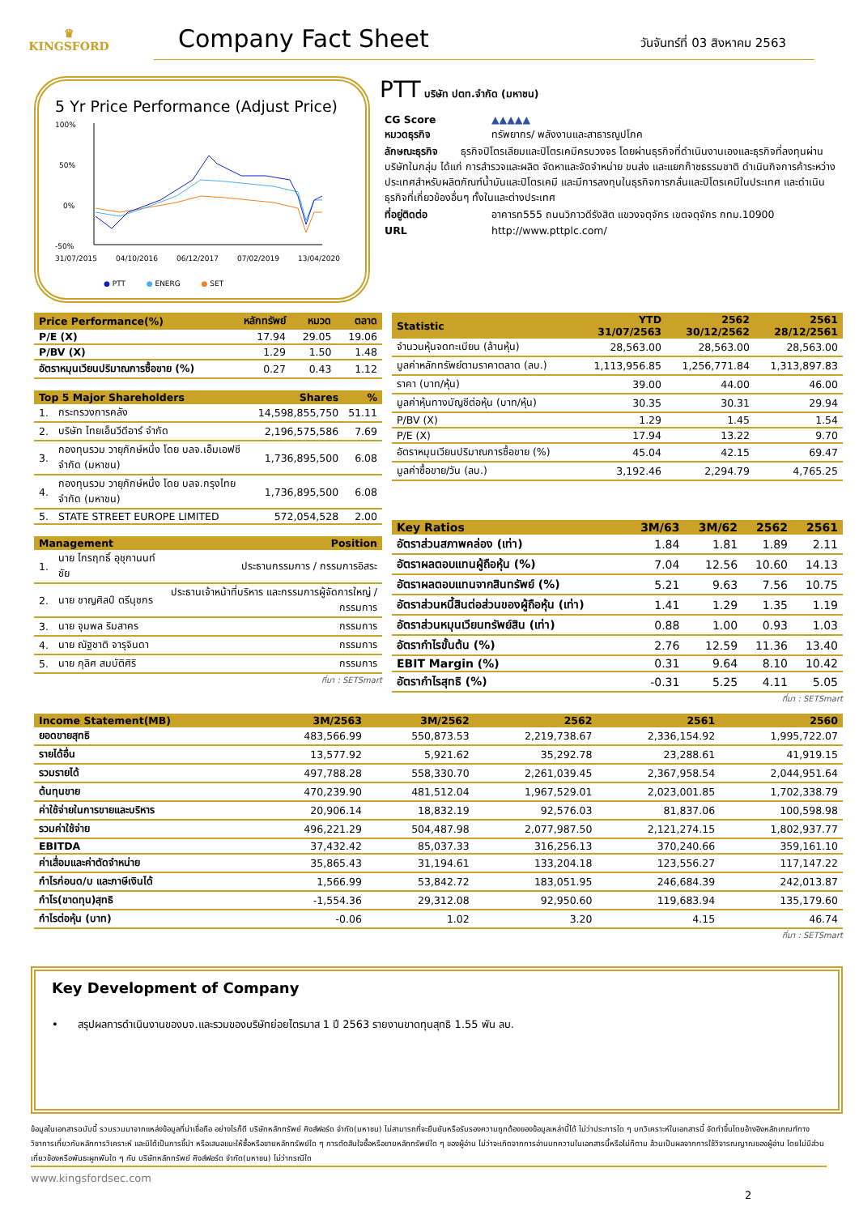♛
KINGSFORD
Company Fact Sheet
วันจันทร์ที่ 03 สิงหาคม 2563
5 Yr Price Performance (Adjust Price)
100%
50%
0%
-50%
31/07/2015
04/10/2016
06/12/2017
07/02/2019
13/04/2020
● PTT ● ENERG ● SET
PTT บริษัท ปตท.จำกัด (มหาชน)
| CG Score | ▲▲▲▲▲ |
| หมวดธุรกิจ | ทรัพยากร/ พลังงานและสาธารณูปโภค |
| ลักษณะธุรกิจ ธุรกิจปิโตรเลียมและปิโตรเคมีครบวงจร โดยผ่านธุรกิจที่ดำเนินงานเองและธุรกิจที่ลงทุนผ่านบริษัทในกลุ่ม ได้แก่ การสำรวจและผลิต จัดหาและจัดจำหน่าย ขนส่ง และแยกก๊าซธรรมชาติ ดำเนินกิจการค้าระหว่างประเทศสำหรับผลิตภัณฑ์น้ำมันและปิโตรเคมี และมีการลงทุนในธุรกิจการกลั่นและปิโตรเคมีในประเทศ และดำเนินธุรกิจที่เกี่ยวข้องอื่นๆ ทั้งในและต่างประเทศ | |
| ที่อยู่ติดต่อ | อาคารท555 ถนนวิภาวดีรังสิต แขวงจตุจักร เขตจตุจักร กทม.10900 |
| URL | http://www.pttplc.com/ |
| Price Performance(%) | หลักทรัพย์ | หมวด | ตลาด |
| --- | --- | --- | --- |
| P/E (X) | 17.94 | 29.05 | 19.06 |
| P/BV (X) | 1.29 | 1.50 | 1.48 |
| อัตราหมุนเวียนปริมาณการซื้อขาย (%) | 0.27 | 0.43 | 1.12 |
| Top 5 Major Shareholders | | Shares | % |
| --- | --- | --- | --- |
| 1. | กระทรวงการคลัง | 14,598,855,750 | 51.11 |
| 2. | บริษัท ไทยเอ็นวีดีอาร์ จำกัด | 2,196,575,586 | 7.69 |
| 3. | กองทุนรวม วายุภักษ์หนึ่ง โดย บลจ.เอ็มเอฟซี จำกัด (มหาชน) | 1,736,895,500 | 6.08 |
| 4. | กองทุนรวม วายุภักษ์หนึ่ง โดย บลจ.กรุงไทย จำกัด (มหาชน) | 1,736,895,500 | 6.08 |
| 5. | STATE STREET EUROPE LIMITED | 572,054,528 | 2.00 |
| Management | | Position |
| --- | --- | --- |
| 1. | นาย ไกรฤทธิ์ อุชุกานนท์ชัย | ประธานกรรมการ / กรรมการอิสระ |
| 2. | นาย ชาญศิลป์ ตรีนุชกร | ประธานเจ้าหน้าที่บริหาร และกรรมการผู้จัดการใหญ่ / กรรมการ |
| 3. | นาย จุมพล ริมสาคร | กรรมการ |
| 4. | นาย ณัฐชาติ จารุจินดา | กรรมการ |
| 5. | นาย กุลิศ สมบัติศิริ | กรรมการ |
ที่มา : SETSmart
| Statistic | YTD 31/07/2563 | 2562 30/12/2562 | 2561 28/12/2561 |
| --- | --- | --- | --- |
| จำนวนหุ้นจดทะเบียน (ล้านหุ้น) | 28,563.00 | 28,563.00 | 28,563.00 |
| มูลค่าหลักทรัพย์ตามราคาตลาด (ลบ.) | 1,113,956.85 | 1,256,771.84 | 1,313,897.83 |
| ราคา (บาท/หุ้น) | 39.00 | 44.00 | 46.00 |
| มูลค่าหุ้นทางบัญชีต่อหุ้น (บาท/หุ้น) | 30.35 | 30.31 | 29.94 |
| P/BV (X) | 1.29 | 1.45 | 1.54 |
| P/E (X) | 17.94 | 13.22 | 9.70 |
| อัตราหมุนเวียนปริมาณการซื้อขาย (%) | 45.04 | 42.15 | 69.47 |
| มูลค่าซื้อขาย/วัน (ลบ.) | 3,192.46 | 2,294.79 | 4,765.25 |
| Key Ratios | 3M/63 | 3M/62 | 2562 | 2561 |
| --- | --- | --- | --- | --- |
| อัตราส่วนสภาพคล่อง (เท่า) | 1.84 | 1.81 | 1.89 | 2.11 |
| อัตราผลตอบแทนผู้ถือหุ้น (%) | 7.04 | 12.56 | 10.60 | 14.13 |
| อัตราผลตอบแทนจากสินทรัพย์ (%) | 5.21 | 9.63 | 7.56 | 10.75 |
| อัตราส่วนหนี้สินต่อส่วนของผู้ถือหุ้น (เท่า) | 1.41 | 1.29 | 1.35 | 1.19 |
| อัตราส่วนหมุนเวียนทรัพย์สิน (เท่า) | 0.88 | 1.00 | 0.93 | 1.03 |
| อัตรากำไรขั้นต้น (%) | 2.76 | 12.59 | 11.36 | 13.40 |
| EBIT Margin (%) | 0.31 | 9.64 | 8.10 | 10.42 |
| อัตรากำไรสุทธิ (%) | -0.31 | 5.25 | 4.11 | 5.05 |
ที่มา : SETSmart
| Income Statement(MB) | 3M/2563 | 3M/2562 | 2562 | 2561 | 2560 |
| --- | --- | --- | --- | --- | --- |
| ยอดขายสุทธิ | 483,566.99 | 550,873.53 | 2,219,738.67 | 2,336,154.92 | 1,995,722.07 |
| รายได้อื่น | 13,577.92 | 5,921.62 | 35,292.78 | 23,288.61 | 41,919.15 |
| รวมรายได้ | 497,788.28 | 558,330.70 | 2,261,039.45 | 2,367,958.54 | 2,044,951.64 |
| ต้นทุนขาย | 470,239.90 | 481,512.04 | 1,967,529.01 | 2,023,001.85 | 1,702,338.79 |
| ค่าใช้จ่ายในการขายและบริหาร | 20,906.14 | 18,832.19 | 92,576.03 | 81,837.06 | 100,598.98 |
| รวมค่าใช้จ่าย | 496,221.29 | 504,487.98 | 2,077,987.50 | 2,121,274.15 | 1,802,937.77 |
| EBITDA | 37,432.42 | 85,037.33 | 316,256.13 | 370,240.66 | 359,161.10 |
| ค่าเสื่อมและค่าตัดจำหน่าย | 35,865.43 | 31,194.61 | 133,204.18 | 123,556.27 | 117,147.22 |
| กำไรก่อนด/บ และภาษีเงินได้ | 1,566.99 | 53,842.72 | 183,051.95 | 246,684.39 | 242,013.87 |
| กำไร(ขาดทุน)สุทธิ | -1,554.36 | 29,312.08 | 92,950.60 | 119,683.94 | 135,179.60 |
| กำไรต่อหุ้น (บาท) | -0.06 | 1.02 | 3.20 | 4.15 | 46.74 |
ที่มา : SETSmart
Key Development of Company
• สรุปผลการดำเนินงานของบจ.และรวมของบริษัทย่อยไตรมาส 1 ปี 2563 รายงานขาดทุนสุทธิ 1.55 พัน ลบ.
ข้อมูลในเอกสารฉบับนี้ รวบรวมมาจากแหล่งข้อมูลที่น่าเชื่อถือ อย่างไรก็ดี บริษัทหลักทรัพย์ คิงส์ฟอร์ด จำกัด(มหาชน) ไม่สามารถที่จะยืนยันหรือรับรองความถูกต้องของข้อมูลเหล่านี้ได้ ไม่ว่าประการใด ๆ บทวิเคราะห์ในเอกสารนี้ จัดทำขึ้นโดยอ้างอิงหลักเกณฑ์ทางวิชาการเกี่ยวกับหลักการวิเคราะห์ และมิได้เป็นการชี้นำ หรือเสนอแนะให้ซื้อหรือขายหลักทรัพย์ใด ๆ การตัดสินใจซื้อหรือขายหลักทรัพย์ใด ๆ ของผู้อ่าน ไม่ว่าจะเกิดจากการอ่านบทความในเอกสารนี้หรือไม่ก็ตาม ล้วนเป็นผลจากการใช้วิจารณญาณของผู้อ่าน โดยไม่มีส่วนเกี่ยวข้องหรือพันธะผูกพันใด ๆ กับ บริษัทหลักทรัพย์ คิงส์ฟอร์ด จำกัด(มหาชน) ไม่ว่ากรณีใด
www.kingsfordsec.com
2